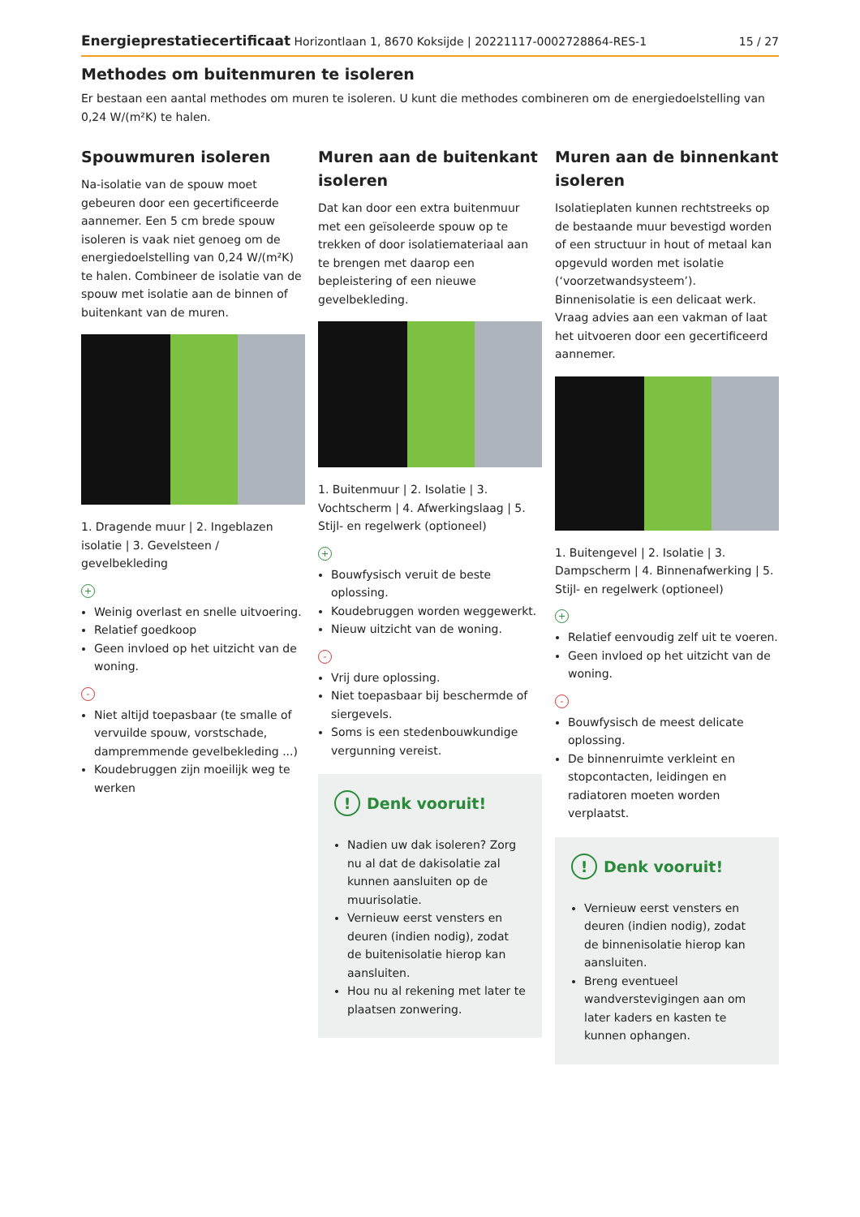Energieprestatiecertificaat Horizontlaan 1, 8670 Koksijde | 20221117-0002728864-RES-1 15 / 27
Methodes om buitenmuren te isoleren
Er bestaan een aantal methodes om muren te isoleren. U kunt die methodes combineren om de energiedoelstelling van 0,24 W/(m²K) te halen.
Spouwmuren isoleren
Na-isolatie van de spouw moet gebeuren door een gecertificeerde aannemer. Een 5 cm brede spouw isoleren is vaak niet genoeg om de energiedoelstelling van 0,24 W/(m²K) te halen. Combineer de isolatie van de spouw met isolatie aan de binnen of buitenkant van de muren.
1. Dragende muur | 2. Ingeblazen isolatie | 3. Gevelsteen / gevelbekleding
+
Weinig overlast en snelle uitvoering.
Relatief goedkoop
Geen invloed op het uitzicht van de woning.
-
Niet altijd toepasbaar (te smalle of vervuilde spouw, vorstschade, dampremmende gevelbekleding ...)
Koudebruggen zijn moeilijk weg te werken
Muren aan de buitenkant isoleren
Dat kan door een extra buitenmuur met een geïsoleerde spouw op te trekken of door isolatiemateriaal aan te brengen met daarop een bepleistering of een nieuwe gevelbekleding.
1. Buitenmuur | 2. Isolatie | 3. Vochtscherm | 4. Afwerkingslaag | 5. Stijl- en regelwerk (optioneel)
+
Bouwfysisch veruit de beste oplossing.
Koudebruggen worden weggewerkt.
Nieuw uitzicht van de woning.
-
Vrij dure oplossing.
Niet toepasbaar bij beschermde of siergevels.
Soms is een stedenbouwkundige vergunning vereist.
! Denk vooruit!
Nadien uw dak isoleren? Zorg nu al dat de dakisolatie zal kunnen aansluiten op de muurisolatie.
Vernieuw eerst vensters en deuren (indien nodig), zodat de buitenisolatie hierop kan aansluiten.
Hou nu al rekening met later te plaatsen zonwering.
Muren aan de binnenkant isoleren
Isolatieplaten kunnen rechtstreeks op de bestaande muur bevestigd worden of een structuur in hout of metaal kan opgevuld worden met isolatie (‘voorzetwandsysteem’). Binnenisolatie is een delicaat werk. Vraag advies aan een vakman of laat het uitvoeren door een gecertificeerd aannemer.
1. Buitengevel | 2. Isolatie | 3. Dampscherm | 4. Binnenafwerking | 5. Stijl- en regelwerk (optioneel)
+
Relatief eenvoudig zelf uit te voeren.
Geen invloed op het uitzicht van de woning.
-
Bouwfysisch de meest delicate oplossing.
De binnenruimte verkleint en stopcontacten, leidingen en radiatoren moeten worden verplaatst.
! Denk vooruit!
Vernieuw eerst vensters en deuren (indien nodig), zodat de binnenisolatie hierop kan aansluiten.
Breng eventueel wandverstevigingen aan om later kaders en kasten te kunnen ophangen.